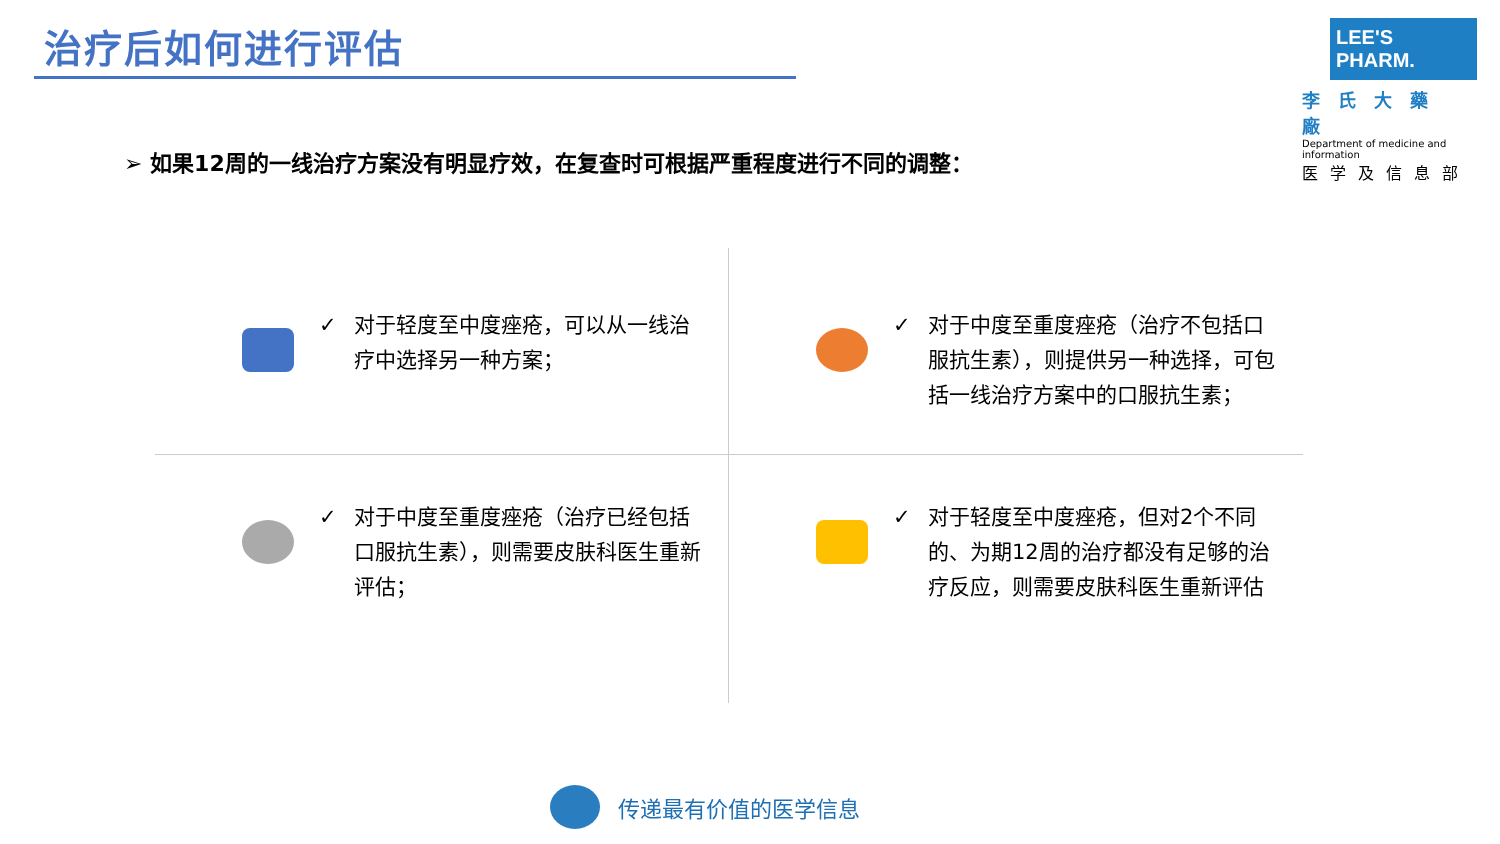治疗后如何进行评估
LEE'S PHARM.
李氏大藥廠
Department of medicine and information
医学及信息部
➢ 如果12周的一线治疗方案没有明显疗效，在复查时可根据严重程度进行不同的调整：
✓ 对于轻度至中度痤疮，可以从一线治疗中选择另一种方案；
✓ 对于中度至重度痤疮（治疗不包括口服抗生素），则提供另一种选择，可包括一线治疗方案中的口服抗生素；
✓ 对于中度至重度痤疮（治疗已经包括口服抗生素），则需要皮肤科医生重新评估；
✓ 对于轻度至中度痤疮，但对2个不同的、为期12周的治疗都没有足够的治疗反应，则需要皮肤科医生重新评估
传递最有价值的医学信息